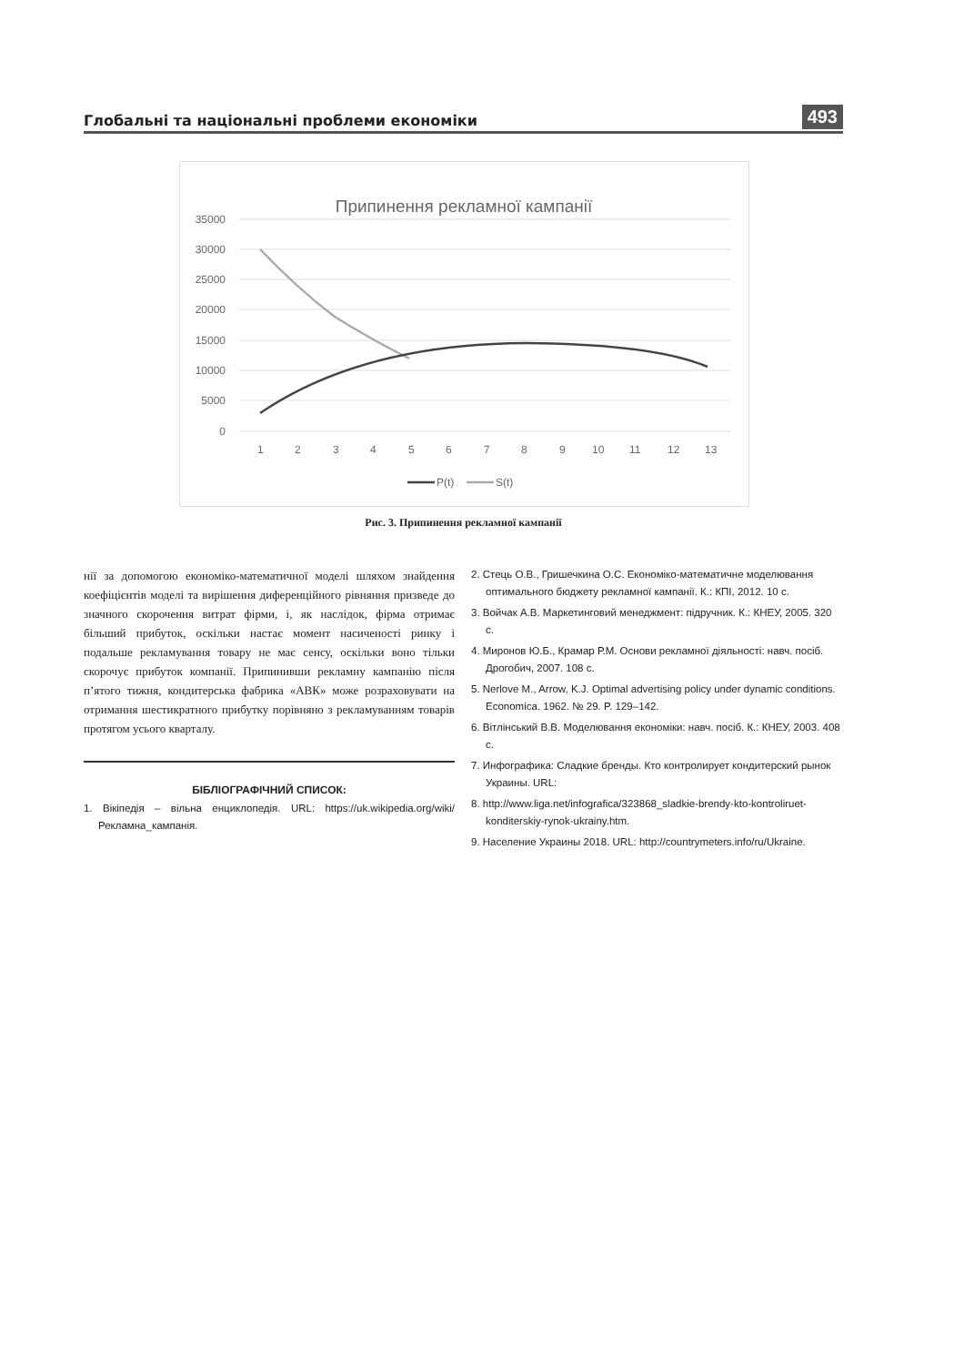Глобальні та національні проблеми економіки
493
Припинення рекламної кампанії
35000
30000
25000
20000
15000
10000
5000
0
1
2
3
4
5
6
7
8
9
10
11
12
13
P(t)
S(t)
Рис. 3. Припинення рекламної кампанії
нії за допомогою економіко-математичної моделі шляхом знайдення коефіцієнтів моделі та вирішення диференційного рівняння призведе до значного скорочення витрат фірми, і, як наслідок, фірма отримає більший прибуток, оскільки настає момент насиченості ринку і подальше рекламування товару не має сенсу, оскільки воно тільки скорочує прибуток компанії. Припинивши рекламну кампанію після п’ятого тижня, кондитерська фабрика «АВК» може розраховувати на отримання шестикратного прибутку порівняно з рекламуванням товарів протягом усього кварталу.
БІБЛІОГРАФІЧНИЙ СПИСОК:
1. Вікіпедія – вільна енциклопедія. URL: https://uk.wikipedia.org/wiki/Рекламна_кампанія.
2. Стець О.В., Гришечкина О.С. Економіко-математичне моделювання оптимального бюджету рекламної кампанії. К.: КПІ, 2012. 10 с.
3. Войчак А.В. Маркетинговий менеджмент: підручник. К.: КНЕУ, 2005. 320 с.
4. Миронов Ю.Б., Крамар Р.М. Основи рекламної діяльності: навч. посіб. Дрогобич, 2007. 108 с.
5. Nerlove M., Arrow, K.J. Optimal advertising policy under dynamic conditions. Economica. 1962. № 29. P. 129–142.
6. Вітлінський В.В. Моделювання економіки: навч. посіб. К.: КНЕУ, 2003. 408 с.
7. Инфографика: Сладкие бренды. Кто контролирует кондитерский рынок Украины. URL:
8. http://www.liga.net/infografica/323868_sladkie-brendy-kto-kontroliruet-konditerskiy-rynok-ukrainy.htm.
9. Население Украины 2018. URL: http://countrymeters.info/ru/Ukraine.